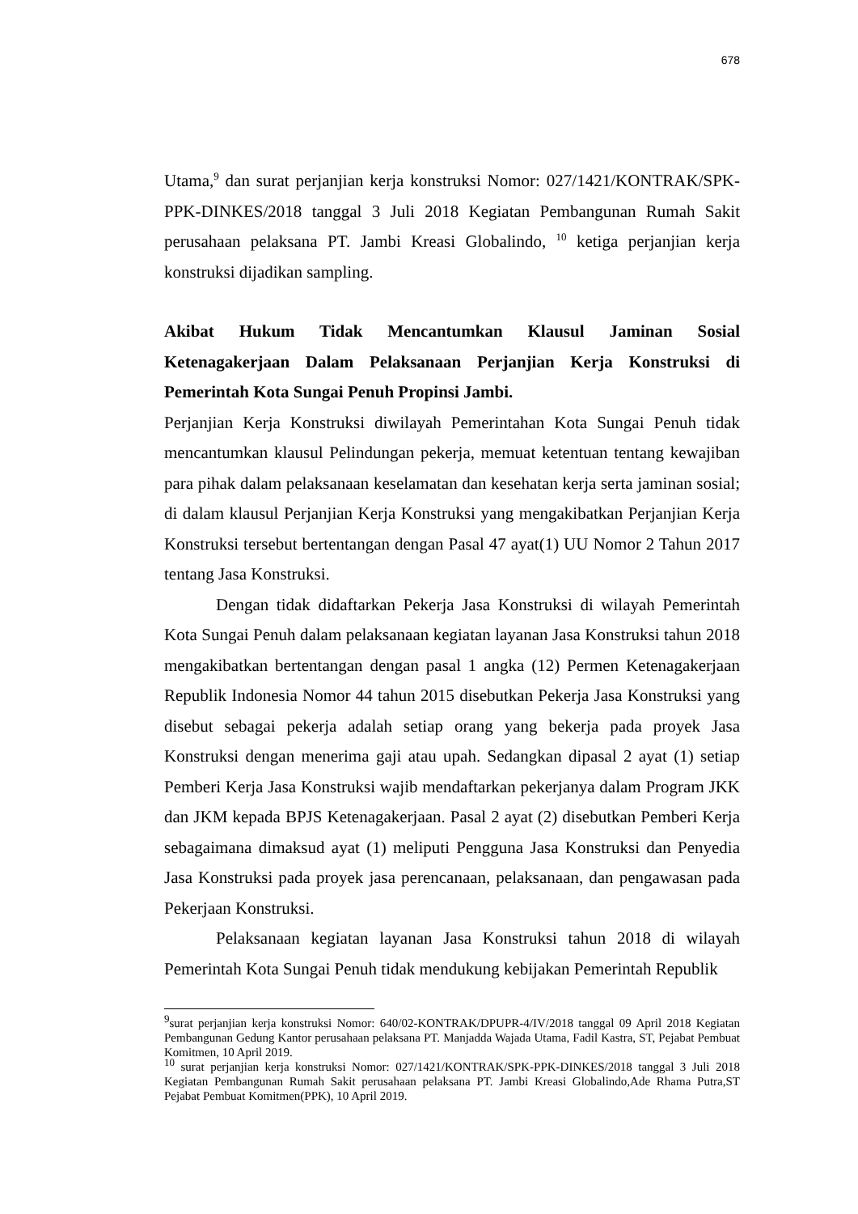678
Utama,<sup>9</sup> dan surat perjanjian kerja konstruksi Nomor: 027/1421/KONTRAK/SPK-PPK-DINKES/2018 tanggal 3 Juli 2018 Kegiatan Pembangunan Rumah Sakit perusahaan pelaksana PT. Jambi Kreasi Globalindo, <sup>10</sup> ketiga perjanjian kerja konstruksi dijadikan sampling.
Akibat Hukum Tidak Mencantumkan Klausul Jaminan Sosial Ketenagakerjaan Dalam Pelaksanaan Perjanjian Kerja Konstruksi di Pemerintah Kota Sungai Penuh Propinsi Jambi.
Perjanjian Kerja Konstruksi diwilayah Pemerintahan Kota Sungai Penuh tidak mencantumkan klausul Pelindungan pekerja, memuat ketentuan tentang kewajiban para pihak dalam pelaksanaan keselamatan dan kesehatan kerja serta jaminan sosial; di dalam klausul Perjanjian Kerja Konstruksi yang mengakibatkan Perjanjian Kerja Konstruksi tersebut bertentangan dengan Pasal 47 ayat(1) UU Nomor 2 Tahun 2017 tentang Jasa Konstruksi.
Dengan tidak didaftarkan Pekerja Jasa Konstruksi di wilayah Pemerintah Kota Sungai Penuh dalam pelaksanaan kegiatan layanan Jasa Konstruksi tahun 2018 mengakibatkan bertentangan dengan pasal 1 angka (12) Permen Ketenagakerjaan Republik Indonesia Nomor 44 tahun 2015 disebutkan Pekerja Jasa Konstruksi yang disebut sebagai pekerja adalah setiap orang yang bekerja pada proyek Jasa Konstruksi dengan menerima gaji atau upah. Sedangkan dipasal 2 ayat (1) setiap Pemberi Kerja Jasa Konstruksi wajib mendaftarkan pekerjanya dalam Program JKK dan JKM kepada BPJS Ketenagakerjaan. Pasal 2 ayat (2) disebutkan Pemberi Kerja sebagaimana dimaksud ayat (1) meliputi Pengguna Jasa Konstruksi dan Penyedia Jasa Konstruksi pada proyek jasa perencanaan, pelaksanaan, dan pengawasan pada Pekerjaan Konstruksi.
Pelaksanaan kegiatan layanan Jasa Konstruksi tahun 2018 di wilayah Pemerintah Kota Sungai Penuh tidak mendukung kebijakan Pemerintah Republik
<sup>9</sup> surat perjanjian kerja konstruksi Nomor: 640/02-KONTRAK/DPUPR-4/IV/2018 tanggal 09 April 2018 Kegiatan Pembangunan Gedung Kantor perusahaan pelaksana PT. Manjadda Wajada Utama, Fadil Kastra, ST, Pejabat Pembuat Komitmen, 10 April 2019.
<sup>10</sup> surat perjanjian kerja konstruksi Nomor: 027/1421/KONTRAK/SPK-PPK-DINKES/2018 tanggal 3 Juli 2018 Kegiatan Pembangunan Rumah Sakit perusahaan pelaksana PT. Jambi Kreasi Globalindo,Ade Rhama Putra,ST Pejabat Pembuat Komitmen(PPK), 10 April 2019.